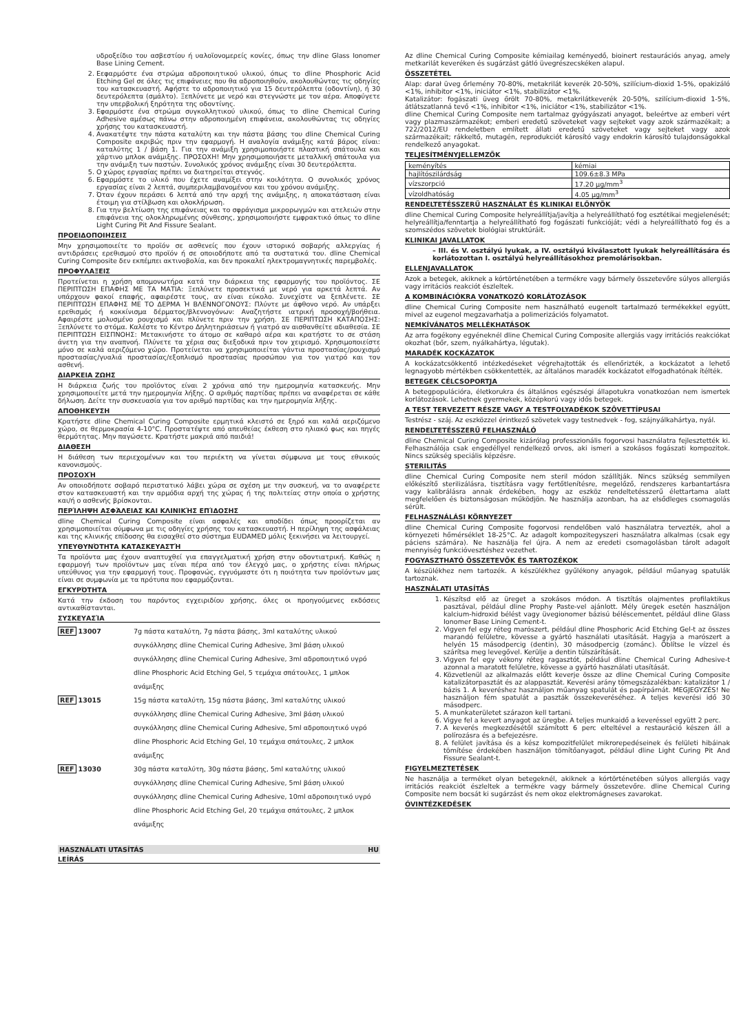υδροξείδιο του ασβεστίου ή υαλοϊονομερείς κονίες, όπως την dline Glass Ionomer Base Lining Cement.
2. Εεφαρμόστε ένα στρώμα αδροποιητικού υλικού, όπως το dline Phosphoric Acid Etching Gel σε όλες τις επιφάνειες που θα αδροποιηθούν, ακολουθώντας τις οδηγίες του κατασκευαστή. Αφήστε το αδροποιητικό για 15 δευτερόλεπτα (οδοντίνη), ή 30 δευτερόλεπτα (σμάλτο). Ξεπλύνετε με νερό και στεγνώστε με τον αέρα. Αποφύγετε την υπερβολική ξηρότητα της οδοντίνης.
3. Εφαρμόστε ένα στρώμα συγκολλητικού υλικού, όπως το dline Chemical Curing Adhesive αμέσως πάνω στην αδροποιημένη επιφάνεια, ακολουθώντας τις οδηγίες χρήσης του κατασκευαστή.
4. Ανακατέψτε την πάστα καταλύτη και την πάστα βάσης του dline Chemical Curing Composite ακριβώς πριν την εφαρμογή. Η αναλογία ανάμιξης κατά βάρος είναι: καταλύτης 1 / βάση 1. Για την ανάμιξη χρησιμοποιήστε πλαστική σπάτουλα και χάρτινο μπλοκ ανάμιξης. ΠΡΟΣΟΧΗ! Μην χρησιμοποιήσετε μεταλλική σπάτουλα για την ανάμιξη των παστών. Συνολικός χρόνος ανάμιξης είναι 30 δευτερόλεπτα.
5. Ο χώρος εργασίας πρέπει να διατηρείται στεγνός.
6. Εφαρμόστε το υλικό που έχετε αναμίξει στην κοιλότητα. Ο συνολικός χρόνος εργασίας είναι 2 λεπτά, συμπεριλαμβανομένου και του χρόνου ανάμιξης.
7. Όταν έχουν περάσει 6 λεπτά από την αρχή της ανάμιξης, η αποκατάσταση είναι έτοιμη για στίλβωση και ολοκλήρωση.
8. Για την βελτίωση της επιφάνειας και το σφράγισμα μικρορωγμών και ατελειών στην επιφάνεια της ολοκληρωμένης σύνθεσης, χρησιμοποιήστε εμφρακτικό όπως το dline Light Curing Pit And Fissure Sealant.
ΠΡΟΕΙΔΟΠΟΙΗΣΕΙΣ
Μην χρησιμοποιείτε το προϊόν σε ασθενείς που έχουν ιστορικό σοβαρής αλλεργίας ή αντιδράσεις ερεθισμού στο προϊόν ή σε οποιοδήποτε από τα συστατικά του. dline Chemical Curing Composite δεν εκπέμπει ακτινοβολία, και δεν προκαλεί ηλεκτρομαγνητικές παρεμβολές.
ΠΡΟΦΥΛΑΞΕΙΣ
Προτείνεται η χρήση απομονωτήρα κατά την διάρκεια της εφαρμογής του προϊόντος. ΣΕ ΠΕΡΙΠΤΩΣΗ ΕΠΑΦΗΣ ΜΕ ΤΑ ΜΑΤΙΑ: Ξεπλύνετε προσεκτικά με νερό για αρκετά λεπτά. Αν υπάρχουν φακοί επαφής, αφαιρέστε τους, αν είναι εύκολο. Συνεχίστε να ξεπλένετε. ΣΕ ΠΕΡΙΠΤΩΣΗ ΕΠΑΦΗΣ ΜΕ ΤΟ ΔΕΡΜΑ Ή ΒΛΕΝΝΟΓΟΝΟΥΣ: Πλύντε με άφθονο νερό. Αν υπάρξει ερεθισμός ή κοκκίνισμα δέρματος/βλεννογόνων: Αναζητήστε ιατρική προσοχή/βοήθεια. Αφαιρέστε μολυσμένο ρουχισμό και πλύνετε πριν την χρήση. ΣΕ ΠΕΡΙΠΤΩΣΗ ΚΑΤΑΠΟΣΗΣ: Ξεπλύνετε το στόμα. Καλέστε το Κέντρο Δηλητηριάσεων ή γιατρό αν αισθανθείτε αδιαθεσία. ΣΕ ΠΕΡΙΠΤΩΣΗ ΕΙΣΠΝΟΗΣ: Μετακινήστε το άτομο σε καθαρό αέρα και κρατήστε το σε στάση άνετη για την αναπνοή. Πλύνετε τα χέρια σας διεξοδικά πριν τον χειρισμό. Χρησιμοποιείστε μόνο σε καλά αεριζόμενο χώρο. Προτείνεται να χρησιμοποιείται γάντια προστασίας/ρουχισμό προστασίας/γυαλιά προστασίας/εξοπλισμό προστασίας προσώπου για τον γιατρό και τον ασθενή.
ΔΙΑΡΚΕΙΑ ΖΩΗΣ
Η διάρκεια ζωής του προϊόντος είναι 2 χρόνια από την ημερομηνία κατασκευής. Μην χρησιμοποιείτε μετά την ημερομηνία λήξης. Ο αριθμός παρτίδας πρέπει να αναφέρεται σε κάθε δήλωση. Δείτε την συσκευασία για τον αριθμό παρτίδας και την ημερομηνία λήξης.
ΑΠΟΘΗΚΕΥΣΗ
Κρατήστε dline Chemical Curing Composite ερμητικά κλειστό σε ξηρό και καλά αεριζόμενο χώρο, σε θερμοκρασία 4-10°C. Προστατέψτε από απευθείας έκθεση στο ηλιακό φως και πηγές θερμότητας. Μην παγώσετε. Κρατήστε μακριά από παιδιά!
ΔΙΑΘΕΣΗ
Η διάθεση των περιεχομένων και του περιέκτη να γίνεται σύμφωνα με τους εθνικούς κανονισμούς.
ΠΡΟΣΟΧΉ
Αν οποιοδήποτε σοβαρό περιστατικό λάβει χώρα σε σχέση με την συσκευή, να το αναφέρετε στον κατασκευαστή και την αρμόδια αρχή της χώρας ή της πολιτείας στην οποία ο χρήστης και/ή ο ασθενής βρίσκονται.
ΠΕΡΊΛΗΨΗ ΑΣΦΆΛΕΙΑΣ ΚΑΙ ΚΛΙΝΙΚΉΣ ΕΠΊΔΟΣΗΣ
dline Chemical Curing Composite είναι ασφαλές και αποδίδει όπως προορίζεται αν χρησιμοποιείται σύμφωνα με τις οδηγίες χρήσης του κατασκευαστή. Η περίληψη της ασφάλειας και της κλινικής επίδοσης θα εισαχθεί στο σύστημα EUDAMED μόλις ξεκινήσει να λειτουργεί.
ΥΠΕΥΘΥΝΌΤΗΤΑ ΚΑΤΑΣΚΕΥΑΣΤΉ
Τα προϊόντα μας έχουν αναπτυχθεί για επαγγελματική χρήση στην οδοντιατρική. Καθώς η εφαρμογή των προϊόντων μας είναι πέρα από τον έλεγχό μας, ο χρήστης είναι πλήρως υπεύθυνος για την εφαρμογή τους. Προφανώς, εγγυόμαστε ότι η ποιότητα των προϊόντων μας είναι σε συμφωνία με τα πρότυπα που εφαρμόζονται.
ΕΓΚΥΡΌΤΗΤΑ
Κατά την έκδοση του παρόντος εγχειριδίου χρήσης, όλες οι προηγούμενες εκδόσεις αντικαθίστανται.
ΣΥΣΚΕΥΑΣΊΑ
| REF 13007 | 7g πάστα καταλύτη, 7g πάστα βάσης, 3ml καταλύτης υλικού συγκόλλησης dline Chemical Curing Adhesive, 3ml βάση υλικού συγκόλλησης dline Chemical Curing Adhesive, 3ml αδροποιητικό υγρό dline Phosphoric Acid Etching Gel, 5 τεμάχια σπάτουλες, 1 μπλοκ ανάμιξης |
| REF 13015 | 15g πάστα καταλύτη, 15g πάστα βάσης, 3ml καταλύτης υλικού συγκόλλησης dline Chemical Curing Adhesive, 3ml βάση υλικού συγκόλλησης dline Chemical Curing Adhesive, 5ml αδροποιητικό υγρό dline Phosphoric Acid Etching Gel, 10 τεμάχια σπάτουλες, 2 μπλοκ ανάμιξης |
| REF 13030 | 30g πάστα καταλύτη, 30g πάστα βάσης, 5ml καταλύτης υλικού συγκόλλησης dline Chemical Curing Adhesive, 5ml βάση υλικού συγκόλλησης dline Chemical Curing Adhesive, 10ml αδροποιητικό υγρό dline Phosphoric Acid Etching Gel, 20 τεμάχια σπάτουλες, 2 μπλοκ ανάμιξης |
HASZNÁLATI UTASÍTÁS HU
LEÍRÁS
Az dline Chemical Curing Composite kémiailag keményedő, bioinert restaurációs anyag, amely metkarilát keveréken és sugárzást gátló üvegrészecskéken alapul.
ÖSSZETÉTEL
Alap: darał üveg őrlemény 70-80%, metakrilát keverék 20-50%, szilícium-dioxid 1-5%, opakizáló <1%, inhibitor <1%, iniciátor <1%, stabilizátor <1%.
Katalizátor: fogászati üveg őrölt 70-80%, metakrilátkeverék 20-50%, szilícium-dioxid 1-5%, átlátszatlanná tevő <1%, inhibitor <1%, iniciátor <1%, stabilizátor <1%.
dline Chemical Curing Composite nem tartalmaz gyógyászati anyagot, beleértve az emberi vért vagy plazmaszármazékot; emberi eredetű szöveteket vagy sejteket vagy azok származékait; a 722/2012/EU rendeletben említett állati eredetű szöveteket vagy sejteket vagy azok származékait; rákkeltő, mutagén, reprodukciót károsító vagy endokrin károsító tulajdonságokkal rendelkező anyagokat.
TELJESÍTMÉNYJELLEMZŐK
| keményítés | kémiai |
| hajlítószilárdság | 109.6±8.3 MPa |
| vízszorpció | 17.20 μg/mm<sup>3</sup> |
| vízoldhatóság | 4.05 μg/mm<sup>3</sup> |
RENDELTETÉSSZERŰ HASZNÁLAT ÉS KLINIKAI ELŐNYÖK
dline Chemical Curing Composite helyreállítja/javítja a helyreállítható fog esztétikai megjelenését; helyreállítja/fenntartja a helyreállítható fog fogászati funkcióját; védi a helyreállítható fog és a szomszédos szövetek biológiai struktúráit.
KLINIKAI JAVALLATOK
– III. és V. osztályú lyukak, a IV. osztályú kiválasztott lyukak helyreállítására és korlátozottan I. osztályú helyreállításokhoz premolárisokban.
ELLENJAVALLATOK
Azok a betegek, akiknek a kórtörténetében a termékre vagy bármely összetevőre súlyos allergiás vagy irritációs reakciót észleltek.
A KOMBINÁCIÓKRA VONATKOZÓ KORLÁTOZÁSOK
dline Chemical Curing Composite nem használható eugenolt tartalmazó termékekkel együtt, mivel az eugenol megzavarhatja a polimerizációs folyamatot.
NEMKÍVÁNATOS MELLÉKHATÁSOK
Az arra fogékony egyéneknél dline Chemical Curing Composite allergiás vagy irritációs reakciókat okozhat (bőr, szem, nyálkahártya, légutak).
MARADÉK KOCKÁZATOK
A kockázatcsökkentő intézkedéseket végrehajtották és ellenőrizték, a kockázatot a lehető legnagyobb mértékben csökkentették, az általános maradék kockázatot elfogadhatónak ítélték.
BETEGEK CÉLCSOPORTJA
A betegpopulációra, életkorukra és általános egészségi állapotukra vonatkozóan nem ismertek korlátozások. Lehetnek gyermekek, középkorú vagy idős betegek.
A TEST TERVEZETT RÉSZE VAGY A TESTFOLYADÉKOK SZÖVETTÍPUSAI
Testrész - száj. Az eszközzel érintkező szövetek vagy testnedvek - fog, szájnyálkahártya, nyál.
RENDELTETÉSSZERŰ FELHASZNÁLÓ
dline Chemical Curing Composite kizárólag professzionális fogorvosi használatra fejlesztették ki. Felhasználója csak engedéllyel rendelkező orvos, aki ismeri a szokásos fogászati kompozitok. Nincs szükség speciális képzésre.
STERILITÁS
dline Chemical Curing Composite nem steril módon szállítják. Nincs szükség semmilyen előkészítő sterilizálásra, tisztításra vagy fertőtlenítésre, megelőző, rendszeres karbantartásra vagy kalibrálásra annak érdekében, hogy az eszköz rendeltetésszerű élettartama alatt megfelelően és biztonságosan működjön. Ne használja azonban, ha az elsődleges csomagolás sérült.
FELHASZNÁLÁSI KÖRNYEZET
dline Chemical Curing Composite fogorvosi rendelőben való használatra tervezték, ahol a környezeti hőmérséklet 18-25°C. Az adagolt kompozitegyszeri használatra alkalmas (csak egy páciens számára). Ne használja fel újra. A nem az eredeti csomagolásban tárolt adagolt mennyiség funkcióvesztéshez vezethet.
FOGYASZTHATÓ ÖSSZETEVŐK ÉS TARTOZÉKOK
A készülékhez nem tartozék. A készülékhez gyűlékony anyagok, például műanyag spatulák tartoznak.
HASZNÁLATI UTASÍTÁS
1. Készítsd elő az üreget a szokásos módon. A tisztítás olajmentes profilaktikus pasztával, például dline Prophy Paste-vel ajánlott. Mély üregek esetén használjon kalcium-hidroxid bélést vagy üvegionomer bázisú béléscementet, például dline Glass Ionomer Base Lining Cement-t.
2. Vigyen fel egy réteg marószert, például dline Phosphoric Acid Etching Gel-t az összes marandó felületre, kövesse a gyártó használati utasítását. Hagyja a marószert a helyén 15 másodpercig (dentin), 30 másodpercig (zománc). Öblítse le vízzel és szárítsa meg levegővel. Kerülje a dentin túlszárítását.
3. Vigyen fel egy vékony réteg ragasztót, például dline Chemical Curing Adhesive-t azonnal a maratott felületre, kövesse a gyártó használati utasítását.
4. Közvetlenül az alkalmazás előtt keverje össze az dline Chemical Curing Composite katalizátorpasztát és az alappasztát. Keverési arány tömegszázalékban: katalizátor 1 / bázis 1. A keveréshez használjon műanyag spatulát és papírpárnát. MEGJEGYZÉS! Ne használjon fém spatulát a paszták összekeveréséhez. A teljes keverési idő 30 másodperc.
5. A munkaterületet szárazon kell tartani.
6. Vigye fel a kevert anyagot az üregbe. A teljes munkaidő a keveréssel együtt 2 perc.
7. A keverés megkezdésétől számított 6 perc elteltével a restauráció készen áll a polírozásra és a befejezésre.
8. A felület javítása és a kész kompozitfelület mikrorepedéseinek és felületi hibáinak tömítése érdekében használjon tömítőanyagot, például dline Light Curing Pit And Fissure Sealant-t.
FIGYELMEZTETÉSEK
Ne használja a terméket olyan betegeknél, akiknek a kórtörténetében súlyos allergiás vagy irritációs reakciót észleltek a termékre vagy bármely összetevőre. dline Chemical Curing Composite nem bocsát ki sugárzást és nem okoz elektromágneses zavarokat.
ÓVINTÉZKEDÉSEK